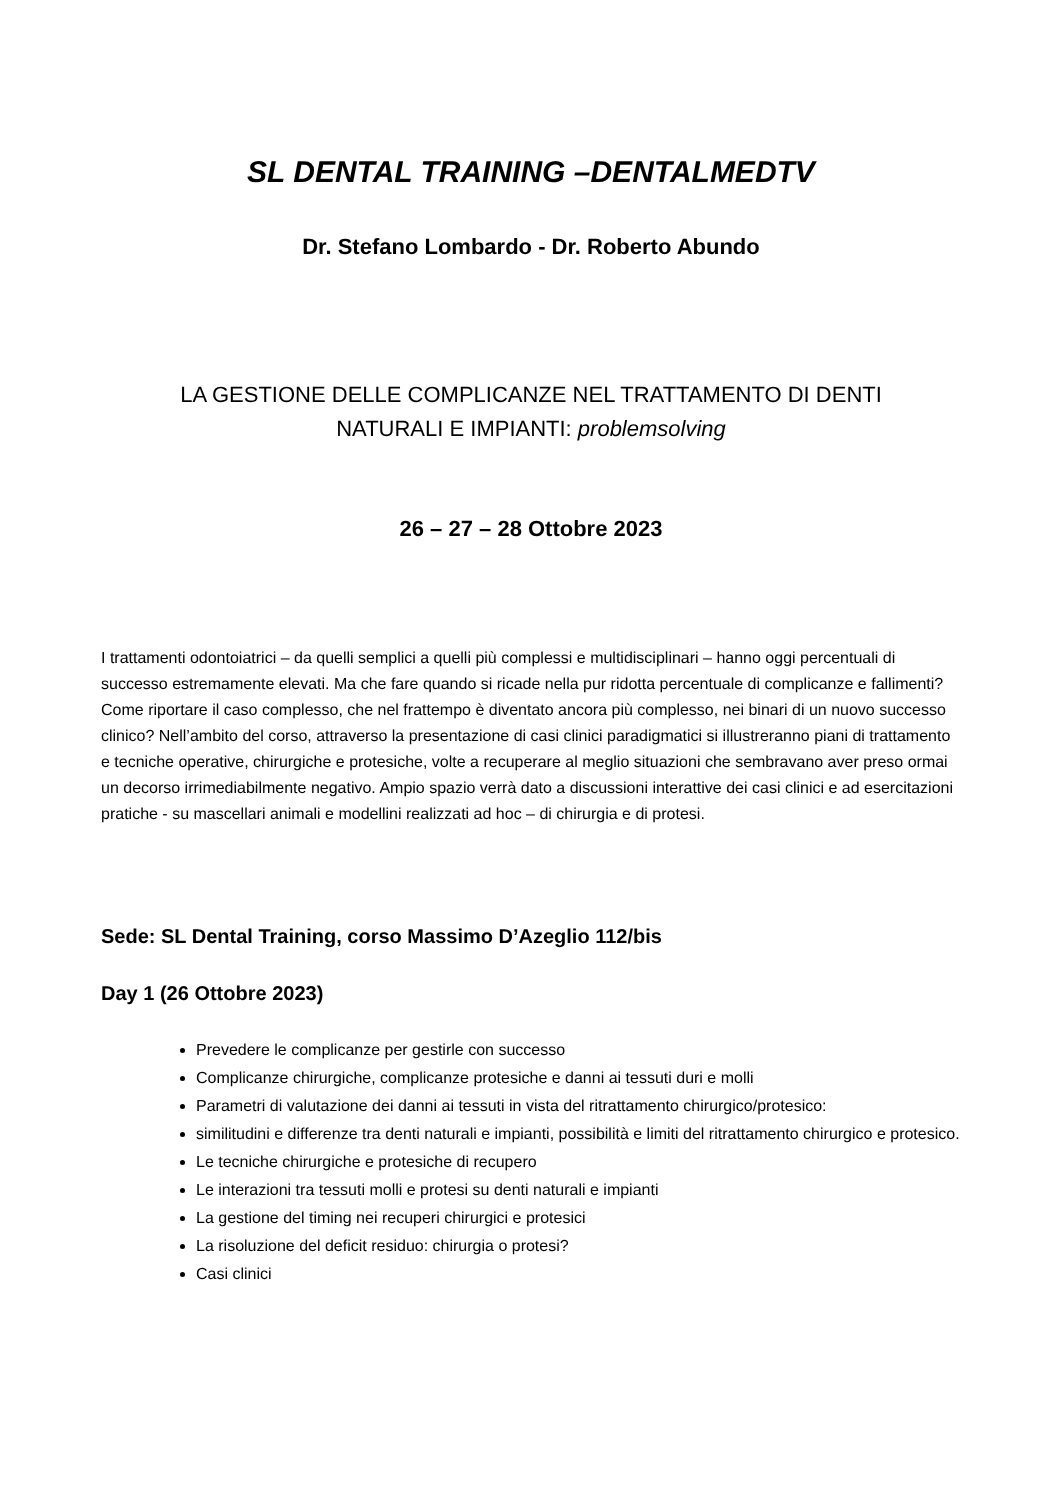SL DENTAL TRAINING –DENTALMEDTV
Dr. Stefano Lombardo - Dr. Roberto Abundo
LA GESTIONE DELLE COMPLICANZE NEL TRATTAMENTO DI DENTI
NATURALI E IMPIANTI: problemsolving
26 – 27 – 28 Ottobre 2023
I trattamenti odontoiatrici – da quelli semplici a quelli più complessi e multidisciplinari – hanno oggi percentuali di successo estremamente elevati. Ma che fare quando si ricade nella pur ridotta percentuale di complicanze e fallimenti? Come riportare il caso complesso, che nel frattempo è diventato ancora più complesso, nei binari di un nuovo successo clinico? Nell’ambito del corso, attraverso la presentazione di casi clinici paradigmatici si illustreranno piani di trattamento e tecniche operative, chirurgiche e protesiche, volte a recuperare al meglio situazioni che sembravano aver preso ormai un decorso irrimediabilmente negativo. Ampio spazio verrà dato a discussioni interattive dei casi clinici e ad esercitazioni pratiche - su mascellari animali e modellini realizzati ad hoc – di chirurgia e di protesi.
Sede: SL Dental Training, corso Massimo D’Azeglio 112/bis
Day 1 (26 Ottobre 2023)
Prevedere le complicanze per gestirle con successo
Complicanze chirurgiche, complicanze protesiche e danni ai tessuti duri e molli
Parametri di valutazione dei danni ai tessuti in vista del ritrattamento chirurgico/protesico:
similitudini e differenze tra denti naturali e impianti, possibilità e limiti del ritrattamento chirurgico e protesico.
Le tecniche chirurgiche e protesiche di recupero
Le interazioni tra tessuti molli e protesi su denti naturali e impianti
La gestione del timing nei recuperi chirurgici e protesici
La risoluzione del deficit residuo: chirurgia o protesi?
Casi clinici